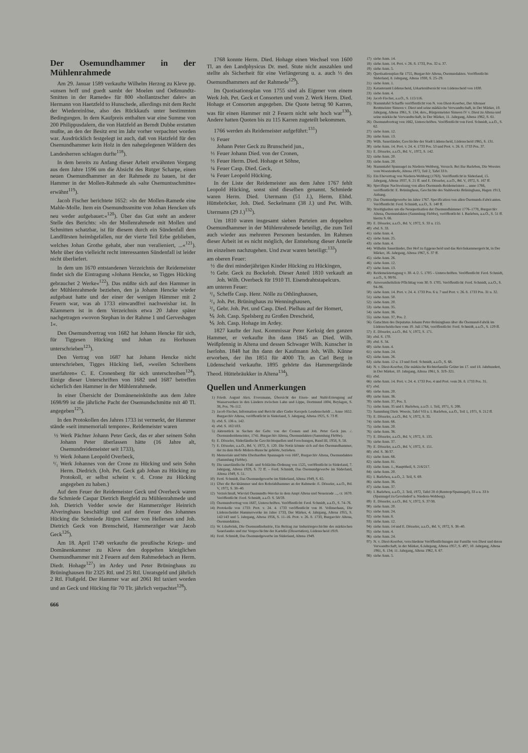Der Osemundhammer in der Mühlenrahmede
Am 29. Januar 1589 verkaufte Wilhelm Herzog zu Kleve pp. »unsen hoff und guedt sambt der Moelen und Oeßmundtz-Smitten in der Ramede« für 800 »hollantzscher daler« an Hermann von Haetzfeld to Hunschede, allerdings mit dem Recht der Wiedereinlöse, also des Rückkaufs unter bestimmten Bedingungen. In dem Kaufpreis enthalten war eine Summe von 200 Philippusdalern, die von Hatzfeld an Berndt Dubbe erstatten mußte, an den der Besitz erst im Jahr vorher verpachtet worden war. Ausdrücklich festgelegt ist auch, daß von Hatzfeld für den Osemundhammer kein Holz in den nahegelegenen Wäldern des Landesherren schlagen durfte<sup>118</sup>).
In dem bereits zu Anfang dieser Arbeit erwähnten Vorgang aus dem Jahre 1596 um die Absicht des Rutger Scharpe, einen neuen Osemundhammer an der Rahmede zu bauen, ist der Hammer in der Mollen-Rahmede als »alte Osemuntsschmitte« erwähnt<sup>119</sup>).
Jacob Fischer berichtete 1652: »In der Mollen-Ramede eine Mahle-Molle. Item ein Osemundtssmitte von Johan Hencken ufs neu weder aufgebauet:«<sup>120</sup>). Über das Gut steht an anderer Stelle des Berichts: »In der Mollenrahmede mit Mollen und Schmitten schatzbar, ist für diesem durch ein Sündenfall dem Landfürsten heimbgefallen, nur der vierte Teil Erbe geblieben, welches Johan Grothe gehabt, aber nun veralieniert, ...«<sup>121</sup>). Mehr über den vielleicht recht interessanten Sündenfall ist leider nicht überliefert.
In dem um 1670 entstandenen Verzeichnis der Reidemeister findet sich die Eintragung »Johann Hencke, so Tigges Hücking gebrauchet 2 Werke«<sup>122</sup>). Das müßte sich auf den Hammer in der Mühlenrahmede beziehen, den ja Johann Hencke wieder aufgebaut hatte und der einer der wenigen Hämmer mit 2 Feuern war, was ab 1733 einwandfrei nachweisbar ist. In Klammern ist in dem Verzeichnis etwa 20 Jahre später nachgetragen »wovon Stephan in der Rahme 1 und Gerveshagen 1«.
Den Osemundvertrag von 1682 hat Johann Hencke für sich, für Tiggesen Hücking und Johan zu Horhusen unterschrieben<sup>123</sup>).
Den Vertrag von 1687 hat Johann Hencke nicht unterschrieben, Tigges Hücking ließ, »weilen Schreibens unerfahren« C. E. Cronenberg für sich unterschreiben<sup>124</sup>). Einige dieser Unterschriften von 1682 und 1687 betreffen sicherlich den Hammer in der Mühlenrahmede.
In einer Übersicht der Domäneneinkünfte aus dem Jahre 1698/99 ist die jährliche Pacht der Osemundschmitte mit 40 Tl. angegeben<sup>125</sup>).
In den Protokollen des Jahres 1733 ist vermerkt, der Hammer stände »seit immemoriali tempore«. Reidemeister waren
½ Werk Pächter Johann Peter Geck, das er aber seinem Sohn Johann Peter überlassen hätte (16 Jahre alt, Osemundreidemeister seit 1733),
½ Werk Johann Leopold Overbeck,
¹/₁ Werk Johannes von der Crone zu Hücking und sein Sohn Herm. Diedrich. (Joh. Pet. Geck gab Johan zu Hücking zu Protokoll, er selbst scheint v. d. Crone zu Hücking angegeben zu haben.)
Auf dem Feuer der Reidemeister Geck und Overbeck waren die Schmiede Caspar Dietrich Bergfeld zu Mühlenrahmede und Joh. Dietrich Vedder sowie der Hammerzöger Heinrich Alveringhaus beschäftigt und auf dem Feuer des Johannes Hücking die Schmiede Jürgen Clamer von Hellersen und Joh. Dietrich Geck von Brenscheid, Hammerzöger war Jacob Geck<sup>126</sup>).
Am 18. April 1749 verkaufte die preußische Kriegs- und Domänenkammer zu Kleve den doppelten königlichen Osemundhammer mit 2 Feuern auf dem Rahmedebach an Herm. Diedr. Hohage<sup>127</sup>) im Ardey und Peter Brüninghaus zu Brüninghausen für 2325 Rtl. und 25 Rtl. Unratsgeld und jährlich 2 Rtl. Flußgeld. Der Hammer war auf 2061 Rtl taxiert worden und an Geck und Hücking für 70 Tlr. jährlich verpachtet<sup>128</sup>).
666
1768 konnte Herm. Died. Hohage einen Wechsel von 1600 Tl. an den Landphysicus Dr. med. Stute nicht auszahlen und stellte als Sicherheit für eine Verlängerung u. a. auch ⅓ des Osemundhammers auf der Rahmede<sup>129</sup>).
Im Quotisationsplan von 1755 sind als Eigener von einem Werk Joh. Pet. Geck et Consorten und vom 2. Werk Herm. Died. Hohage et Consorten angegeben. Die Quote betrug 90 Karren, was für einen Hammer mit 2 Feuern nicht sehr hoch war<sup>130</sup>). Andere hatten Quoten bis zu 115 Karren zugeteilt bekommen.
1766 werden als Reidemeister aufgeführt:<sup>131</sup>)
½ Feuer
Johann Peter Geck zu Brunscheid jun.,
⅓ Feuer Johann Died. von der Cronen,
⅓ Feuer Herm. Died. Hohage et Söhne,
¼ Feuer Casp. Died. Geck,
¼ Feuer Leopold Hücking.
In der Liste der Reidemeister aus dem Jahre 1767 fehlt Leopold Hücking, sonst sind dieselben genannt. Schmiede waren Herm. Died. Utermann (51 J.), Herm. Ebhd. Hüttebröcker, Joh. Died. Seckelmann (38 J.) und Pet. Wilh. Utermann (29 J.)<sup>132</sup>).
Um 1810 waren insgesamt sieben Parteien am doppelten Osemundhammer in der Mühlenrahmede beteiligt, die zum Teil auch wieder aus mehreren Personen bestanden. Im Rahmen dieser Arbeit ist es nicht möglich, der Entstehung dieser Anteile im einzelnen nachzugehen. Und zwar waren beteiligt:<sup>133</sup>)
am oberen Feuer:
½ die drei minderjährigen Kinder Hücking zu Hückingen,
½ Gebr. Geck zu Bockeloh. Dieser Anteil 1810 verkauft an Joh. Wilh. Overbeck für 1910 Tl. Eisendrahtstapelcurs.
am unteren Feuer:
²/₉ Scheffe Casp. Henr. Nölle zu Othlinghausen,
²/₉ Joh. Pet. Brüninghaus zu Wenninghausen,
²/₉ Gebr. Joh. Pet. und Casp. Died. Pielhau auf der Homert,
⅙ Joh. Casp. Spelsberg zu Großen Drescheid,
⅙ Joh. Casp. Hohage im Ardey.
1827 kaufte der Just. Kommissar Peter Kerksig den ganzen Hammer, er verkaufte ihn dann 1845 an Died. Wilh. Weißpfennig in Altena und dessen Schwager Wilh. Kunscher in Iserlohn. 1848 hat ihn dann der Kaufmann Joh. Wilh. Künne erworben, der ihn 1851 für 4000 Tlr. an Carl Berg in Lüdenscheid verkaufte. 1895 gehörte das Hammergelände Theod. Hüttebräukker in Altena<sup>134</sup>).
Quellen und Anmerkungen
1) Friedr. August Alex. Eversmann, Übersicht der Eisen- und Stahl-Erzeugung auf Wasserwerken in den Ländern zwischen Lahn und Lippe, Dortmund 1804, Beylagen, S. 38, Pos. 76–112.
2) Jacob Fischer, Information und Bericht aller Guder Kerspels Leudenscheidt ... Anno 1652. Burgarchiv Altena, veröffentlicht in Süderland, 3. Jahrgang, Altena 1925, S. 73 ff.
3) ebd. S. 136 u. 142.
4) ebd. S. 182/183.
5) Aktenstück in Sachen der Gebr. von der Cronen und Joh. Peter Geck jun. ./. Osemundreidemeister, 1741. Burgarchiv Altena, Osemundakten (Sammlung Flebbe).
6) E. Dösseler, Süderländische Geschichtsquellen und Forschungen, Band III, 1958, S. 58.
7) E. Dösseler, a.a.O., Bd. V, 1972, S. 120. Die Notiz könnte sich auf den Osemundhammer, der zu dem Hofe Midern-Hunsche gehörte, beziehen.
8) Memoriale und bitte Eberhardten Spannagels von 1687, Burgarchiv Altena, Osemundakten (Sammlung Flebbe).
9) Die sauerländische Fluß- und Schlächte-Ordnung von 1525, veröffentlicht in Süderland, 7. Jahrgang, Altena 1929, S. 72 ff. – Ferd. Schmidt, Das Osemundgewerbe im Süderland, Altena 1949, S. 51.
10) Ferd. Schmidt, Das Osemundgewerbe im Süderland, Altena 1949, S. 65.
11) Über die Reckhämmer und den Rohstahlhammer an der Rahmede: E. Dösseler, a.a.O., Bd. V, 1972, S. 38–40.
12) Verzeichnuß, Wieviel Osemundts-Wercke in dem Ampt Altena und Neuenrade ..., cr. 1670. Veröffentlicht: Ferd. Schmidt, a.a.O. S. 58/59.
13) Osemundvertrag von 1687, Unterschriften. Veröffentlicht: Ferd. Schmidt, a.a.O., S. 74–76.
14) Protokolle von 1733: Prot. v. 24. 4. 1733 veröffentlicht von H. Vollmerhaus, Die Lüdenscheider Hammerwerke im Jahre 1733, Der Märker, 4. Jahrgang, Altena 1955, S. 142/143 und 5. Jahrgang, Altena 1956, S. 11–16. Prot. v. 26. 8. 1733, Burgarchiv Altena, Osemundakten.
15) W. Lüsebrink, Die Osemundindustrie, Ein Beitrag zur Industriegeschichte des märkischen Sauerlandes und zur Vorgeschichte der Kartelle (Dissertation), Lüdenscheid 1919.
16) Ferd. Schmidt, Das Osemundgewerbe im Süderland, Altena 1949.
17) siehe Anm. 14.
18) siehe Anm. 14. Prot. v. 26. 8. 1733, Pos. 32 u. 37.
19) siehe Anm. 5.
20) Quotisationsplan für 1755, Burgarchiv Altena, Osemundakten. Veröffentlicht: Süderland, 8. Jahrgang, Altena 1930, S. 25–29.
21) siehe Anm. 1.
22) Katasteramt Lüdenscheid, Urkartenübersicht von Lüdenscheid von 1830.
23) siehe Anm. 4.
24) Jacob Fischer, a.a.O., S. 115/116.
25) Stammtafel Scharffe veröffentlicht von N. von Diest-Koerber, Der Altenaer Rentmeister Simeon v. Diest und seine märkische Verwandtschaft, in Der Märker, 10. Jahrgang, Altena 1961, S. 134; ders., Bürgermeister Simeon IV v. Diest zu Altena und seine märkische Verwandtschaft, in Der Märker, 11. Jahrgang, Altena 1962, S. 61.
26) Osemundvertrag von 1662, Unterschriften. Veröffentlicht von Ferd. Schmidt, a.a.O., S. 62.
27) siehe Anm. 12.
28) siehe Anm. 13.
29) Wilh. Sauerländer, Geschichte der Stadt Lüdenscheid, Lüdenscheid 1965, S. 131.
30) siehe Anm. 14. Prot. v. 24. 4. 1733 Pos. 53 und Prot. v. 26. 8. 1733 Pos. 37.
31) E. Dösseler, a.a.O., Bd. V., 1972, S. 142.
32) siehe Anm. 20.
33) siehe Anm. 20.
34) Stammtafel Spannagel zu Niedern-Wehberg, Versuch. Bei Ilse Barleben, Die Woestes vom Woestenhofe, Altena 1972, Teil 2, Tafel 33 b.
35) Ein Ehevertrag von Niedern-Wehberg (1763). Veröffentlicht in Süderland, 15. Jahrgang, Altena 1937, S. 21 ff. und E. Dösseler, a.a.O., Bd. V, 1972, S. 167 ff.
36) Specifique Nachweisung von allen Osemunds-Reidemeistern ... anno 1766, veröffentlicht: E. Brüninghaus, Geschichte des Stahlwerks Brüninghaus, Hagen 1913, Anhang.
37) Das Osemundgewerbe im Jahre 1767. Specification von allen Osemunds-Fabricanten. Veröffentlicht: Ferd. Schmidt, a.a.O., S. 140 ff.
38) Streitigkeiten um die Neuquotisation der Osemundhämmer 1776–1778, Burgarchiv Altena, Osemundakten (Sammlung Flebbe), veröffentlicht: I. Barleben, a.a.O., S. 51 ff. hierzu S. 66.
39) E. Dösseler, a.a.O., Bd. V, 1972, S. 33 u. 155.
40) ebd. S. 33.
41) siehe Anm. 4.
42) siehe Anm. 25.
43) siehe Anm. 4.
44) Wilhelm Sauerländer, Der Hof zu Eggenscheid und das Reichskammergericht, in Der Märker, 16. Jahrgang, Altena 1967, S. 37 ff.
45) siehe Anm. 26.
46) siehe Anm. 12.
47) siehe Anm. 13.
48) Reidemeistertagung v. 30. 4./2. 5. 1705 – Unterschriften. Veröffentlicht: Ferd. Schmidt, a.a.O., S. 90/91.
49) Anwesenheitsliste Pflichttag vom 30. 9. 1705. Veröffentlicht: Ferd. Schmidt, a.a.O., S. 94–96.
50) siehe Anm. 14. Prot. v. 24. 4. 1733 Pos. 6 u. 7 und Prot. v. 26. 8. 1733 Pos. 31 u. 32.
51) siehe Anm. 50.
52) siehe Anm. 20.
53) siehe Anm. 35.
54) siehe Anm. 36.
55) siehe Anm. 37, Pos. 2.
56) Gutachten des Deputatus Johann Peter Brüninghaus über die Osemund-Fabrik im Lüdenscheidschen vom 19. Juli 1764, veröffentlicht: Ferd. Schmidt, a.a.O., S. 129 ff.
57) E. Dösseler, a.a.O., Bd. V, 1972, S. 171.
58) ebd. S. 170.
59) ebd. S. 34.
60) siehe Anm. 4.
61) siehe Anm. 24.
62) siehe Anm. 26.
63) siehe Anm. 12 u. 13 und Ferd. Schmidt, a.a.O., S. 68.
64) N. v. Diest-Koerber, Die märkische Richterfamilie Grüter im 17. und 18. Jahrhundert, in Der Märker, 10. Jahrgang, Altena 1961, S. 319–321.
65) ebd.
66) siehe Anm. 14. Prot. v. 24. 4. 1733 Pos. 4 und Prot. vom 26. 8. 1733 Pos. 31.
67) ebd.
68) siehe Anm. 20.
69) siehe Anm. 36.
70) siehe Anm. 37, Pos. 3.
71) siehe Anm. 35 und I. Barleben, a.a.O. 1. Teil, 1971, S. 208.
72) Sammlung Dietr. Woeste, Tafel VII u. I. Barleben, a.a.O., Teil 1, 1971, S. 212 ff.
73) E. Dösseler, a.a.O., Bd. V, 1972, S. 35.
74) siehe Anm. 66.
75) siehe Anm. 20.
76) siehe Anm. 36.
77) E. Dösseler, a.a.O., Bd. V, 1972, S. 135.
78) siehe Anm. 37.
79) E. Dösseler, a.a.O., Bd. V, 1972, S. 151.
80) ebd. S. 36/37.
81) siehe Anm. 66.
82) siehe Anm. 81.
83) siehe Anm. 1., Haupttheil, S. 216/217.
84) siehe Anm. 20.
85) I. Barleben, a.a.O., 2. Teil, S. 69.
86) siehe Anm. 36.
87) siehe Anm. 37.
88) I. Barleben, a.a.O., 2. Teil, 1972, Tafel 28 d (Rentrop/Spannagel), 33 a u. 33 b (Spannagel zu Gevelndorf u. Niedern-Wehberg).
89) E. Dösseler, a.a.O., Bd. V, 1972, S. 37/38.
90) siehe Anm. 20.
91) siehe Anm. 24.
92) siehe Anm. 8.
93) siehe Anm. 12.
94) siehe Anm. 14 und E. Dösseler, a.a.O., Bd. V, 1972, S. 38–40.
95) siehe Anm. 4.
96) siehe Anm. 24.
97) N. v. Diest-Koerber, verschiedene Veröffentlichungen zur Familie von Diest und deren Verwandtschaft, in der Märker, 6.Jahrgang, Altena 1957, S. 497; 10. Jahrgang, Altena 1961, S. 134; 11. Jahrgang, Altena 1962, S. 67.
98) siehe Anm. 5.